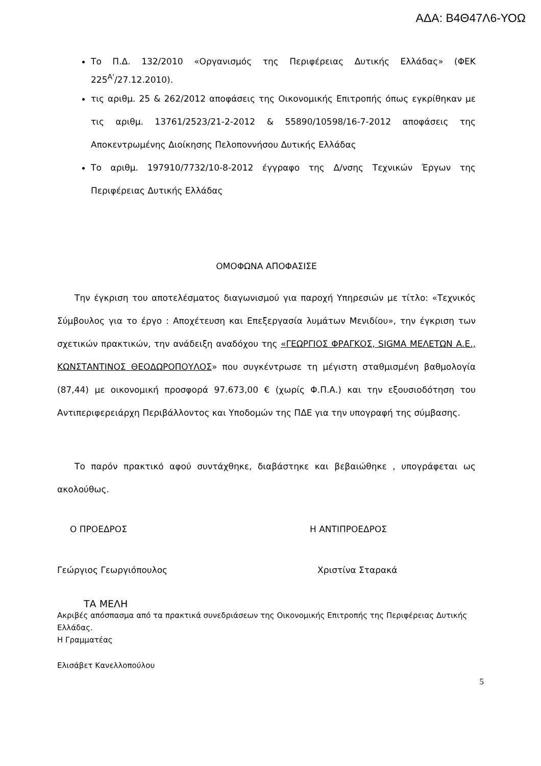ΑΔΑ: Β4Θ47Λ6-ΥΟΩ
Το Π.Δ. 132/2010 «Οργανισμός της Περιφέρειας Δυτικής Ελλάδας» (ΦΕΚ 225<sup>Α'</sup>/27.12.2010).
τις αριθμ. 25 & 262/2012 αποφάσεις της Οικονομικής Επιτροπής όπως εγκρίθηκαν με τις αριθμ. 13761/2523/21-2-2012 & 55890/10598/16-7-2012 αποφάσεις της Αποκεντρωμένης Διοίκησης Πελοποννήσου Δυτικής Ελλάδας
Το αριθμ. 197910/7732/10-8-2012 έγγραφο της Δ/νσης Τεχνικών Έργων της Περιφέρειας Δυτικής Ελλάδας
ΟΜΟΦΩΝΑ ΑΠΟΦΑΣΙΣΕ
Την έγκριση του αποτελέσματος διαγωνισμού για παροχή Υπηρεσιών με τίτλο: «Τεχνικός Σύμβουλος για το έργο : Αποχέτευση και Επεξεργασία λυμάτων Μενιδίου», την έγκριση των σχετικών πρακτικών, την ανάδειξη αναδόχου της «ΓΕΩΡΓΙΟΣ ΦΡΑΓΚΟΣ, SIGMA ΜΕΛΕΤΩΝ Α.Ε., ΚΩΝΣΤΑΝΤΙΝΟΣ ΘΕΟΔΩΡΟΠΟΥΛΟΣ» που συγκέντρωσε τη μέγιστη σταθμισμένη βαθμολογία (87,44) με οικονομική προσφορά 97.673,00 € (χωρίς Φ.Π.Α.) και την εξουσιοδότηση του Αντιπεριφερειάρχη Περιβάλλοντος και Υποδομών της ΠΔΕ για την υπογραφή της σύμβασης.
Το παρόν πρακτικό αφού συντάχθηκε, διαβάστηκε και βεβαιώθηκε , υπογράφεται ως ακολούθως.
Ο ΠΡΟΕΔΡΟΣ Η ΑΝΤΙΠΡΟΕΔΡΟΣ
Γεώργιος Γεωργιόπουλος Χριστίνα Σταρακά
ΤΑ ΜΕΛΗ
Ακριβές απόσπασμα από τα πρακτικά συνεδριάσεων της Οικονομικής Επιτροπής της Περιφέρειας Δυτικής Ελλάδας.
Η Γραμματέας
Ελισάβετ Κανελλοπούλου
5